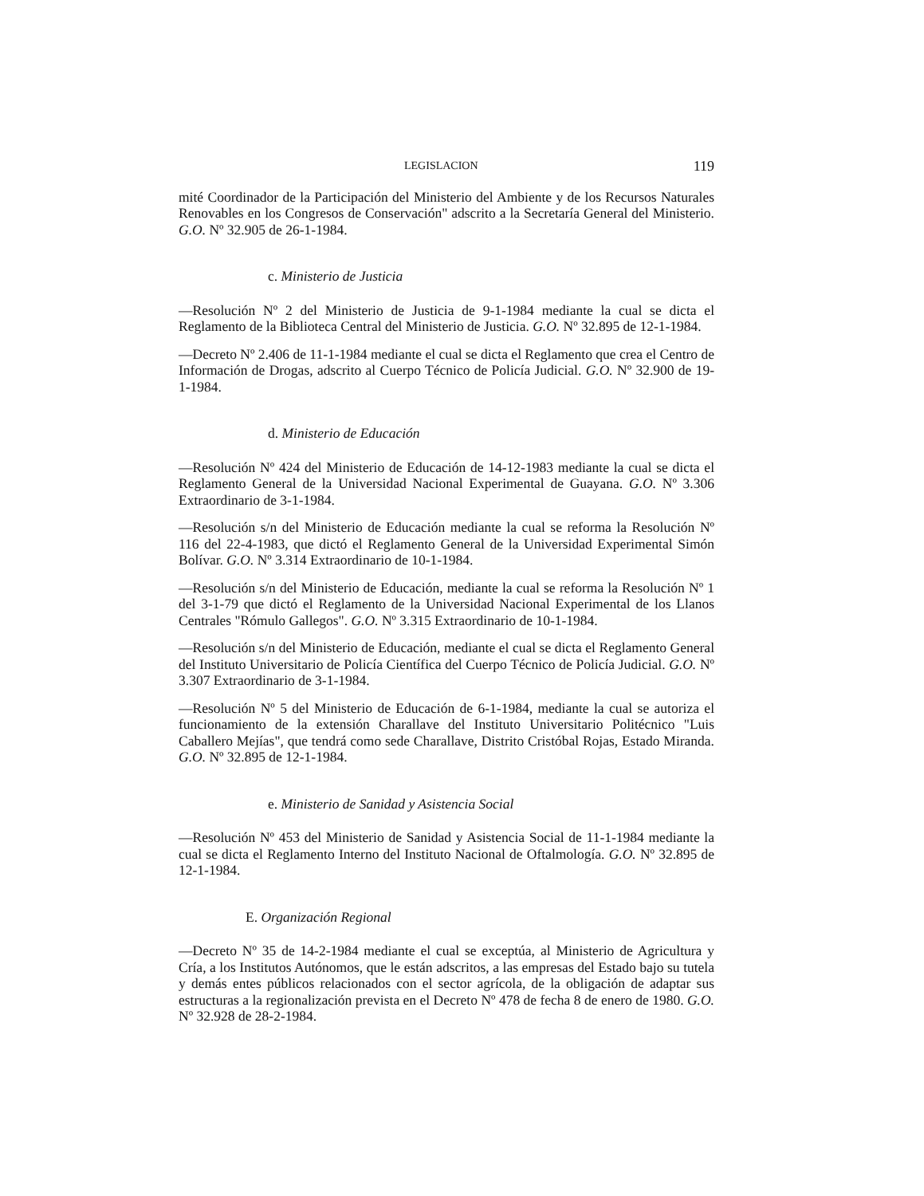LEGISLACION 119
mité Coordinador de la Participación del Ministerio del Ambiente y de los Recursos Naturales Renovables en los Congresos de Conservación" adscrito a la Secretaría General del Ministerio. G.O. Nº 32.905 de 26-1-1984.
c. Ministerio de Justicia
—Resolución Nº 2 del Ministerio de Justicia de 9-1-1984 mediante la cual se dicta el Reglamento de la Biblioteca Central del Ministerio de Justicia. G.O. Nº 32.895 de 12-1-1984.
—Decreto Nº 2.406 de 11-1-1984 mediante el cual se dicta el Reglamento que crea el Centro de Información de Drogas, adscrito al Cuerpo Técnico de Policía Judicial. G.O. Nº 32.900 de 19-1-1984.
d. Ministerio de Educación
—Resolución Nº 424 del Ministerio de Educación de 14-12-1983 mediante la cual se dicta el Reglamento General de la Universidad Nacional Experimental de Guayana. G.O. Nº 3.306 Extraordinario de 3-1-1984.
—Resolución s/n del Ministerio de Educación mediante la cual se reforma la Resolución Nº 116 del 22-4-1983, que dictó el Reglamento General de la Universidad Experimental Simón Bolívar. G.O. Nº 3.314 Extraordinario de 10-1-1984.
—Resolución s/n del Ministerio de Educación, mediante la cual se reforma la Resolución Nº 1 del 3-1-79 que dictó el Reglamento de la Universidad Nacional Experimental de los Llanos Centrales "Rómulo Gallegos". G.O. Nº 3.315 Extraordinario de 10-1-1984.
—Resolución s/n del Ministerio de Educación, mediante el cual se dicta el Reglamento General del Instituto Universitario de Policía Científica del Cuerpo Técnico de Policía Judicial. G.O. Nº 3.307 Extraordinario de 3-1-1984.
—Resolución Nº 5 del Ministerio de Educación de 6-1-1984, mediante la cual se autoriza el funcionamiento de la extensión Charallave del Instituto Universitario Politécnico "Luis Caballero Mejías", que tendrá como sede Charallave, Distrito Cristóbal Rojas, Estado Miranda. G.O. Nº 32.895 de 12-1-1984.
e. Ministerio de Sanidad y Asistencia Social
—Resolución Nº 453 del Ministerio de Sanidad y Asistencia Social de 11-1-1984 mediante la cual se dicta el Reglamento Interno del Instituto Nacional de Oftalmología. G.O. Nº 32.895 de 12-1-1984.
E. Organización Regional
—Decreto Nº 35 de 14-2-1984 mediante el cual se exceptúa, al Ministerio de Agricultura y Cría, a los Institutos Autónomos, que le están adscritos, a las empresas del Estado bajo su tutela y demás entes públicos relacionados con el sector agrícola, de la obligación de adaptar sus estructuras a la regionalización prevista en el Decreto Nº 478 de fecha 8 de enero de 1980. G.O. Nº 32.928 de 28-2-1984.